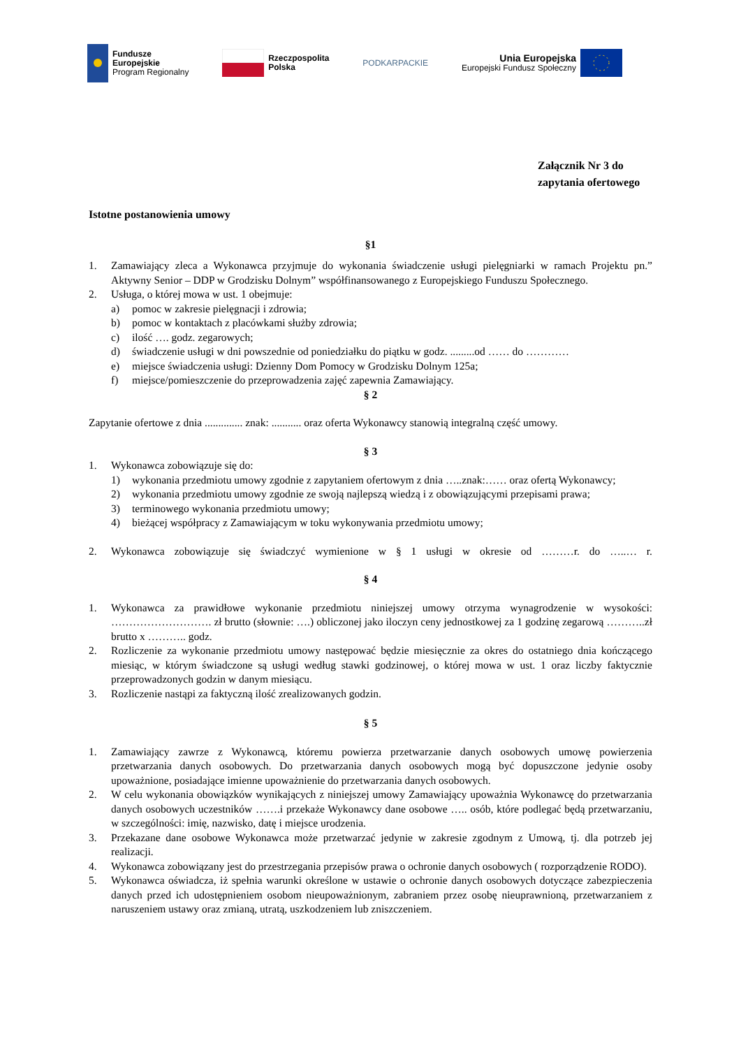Fundusze
Europejskie
Program Regionalny
Rzeczpospolita
Polska
PODKARPACKIE
Unia Europejska
Europejski Fundusz Społeczny
Załącznik Nr 3 do
zapytania ofertowego
Istotne postanowienia umowy
§1
1. Zamawiający zleca a Wykonawca przyjmuje do wykonania świadczenie usługi pielęgniarki w ramach Projektu pn.” Aktywny Senior – DDP w Grodzisku Dolnym” współfinansowanego z Europejskiego Funduszu Społecznego.
2. Usługa, o której mowa w ust. 1 obejmuje:
a) pomoc w zakresie pielęgnacji i zdrowia;
b) pomoc w kontaktach z placówkami służby zdrowia;
c) ilość …. godz. zegarowych;
d) świadczenie usługi w dni powszednie od poniedziałku do piątku w godz. .........od …… do …………
e) miejsce świadczenia usługi: Dzienny Dom Pomocy w Grodzisku Dolnym 125a;
f) miejsce/pomieszczenie do przeprowadzenia zajęć zapewnia Zamawiający.
§ 2
Zapytanie ofertowe z dnia .............. znak: ........... oraz oferta Wykonawcy stanowią integralną część umowy.
§ 3
1. Wykonawca zobowiązuje się do:
1) wykonania przedmiotu umowy zgodnie z zapytaniem ofertowym z dnia …..znak:…… oraz ofertą Wykonawcy;
2) wykonania przedmiotu umowy zgodnie ze swoją najlepszą wiedzą i z obowiązującymi przepisami prawa;
3) terminowego wykonania przedmiotu umowy;
4) bieżącej współpracy z Zamawiającym w toku wykonywania przedmiotu umowy;
2. Wykonawca zobowiązuje się świadczyć wymienione w § 1 usługi w okresie od ………r. do …..… r.
§ 4
1. Wykonawca za prawidłowe wykonanie przedmiotu niniejszej umowy otrzyma wynagrodzenie w wysokości: ………………………. zł brutto (słownie: ….) obliczonej jako iloczyn ceny jednostkowej za 1 godzinę zegarową ………..zł brutto x ……….. godz.
2. Rozliczenie za wykonanie przedmiotu umowy następować będzie miesięcznie za okres do ostatniego dnia kończącego miesiąc, w którym świadczone są usługi według stawki godzinowej, o której mowa w ust. 1 oraz liczby faktycznie przeprowadzonych godzin w danym miesiącu.
3. Rozliczenie nastąpi za faktyczną ilość zrealizowanych godzin.
§ 5
1. Zamawiający zawrze z Wykonawcą, któremu powierza przetwarzanie danych osobowych umowę powierzenia przetwarzania danych osobowych. Do przetwarzania danych osobowych mogą być dopuszczone jedynie osoby upoważnione, posiadające imienne upoważnienie do przetwarzania danych osobowych.
2. W celu wykonania obowiązków wynikających z niniejszej umowy Zamawiający upoważnia Wykonawcę do przetwarzania danych osobowych uczestników …….i przekaże Wykonawcy dane osobowe ….. osób, które podlegać będą przetwarzaniu, w szczególności: imię, nazwisko, datę i miejsce urodzenia.
3. Przekazane dane osobowe Wykonawca może przetwarzać jedynie w zakresie zgodnym z Umową, tj. dla potrzeb jej realizacji.
4. Wykonawca zobowiązany jest do przestrzegania przepisów prawa o ochronie danych osobowych ( rozporządzenie RODO).
5. Wykonawca oświadcza, iż spełnia warunki określone w ustawie o ochronie danych osobowych dotyczące zabezpieczenia danych przed ich udostępnieniem osobom nieupoważnionym, zabraniem przez osobę nieuprawnioną, przetwarzaniem z naruszeniem ustawy oraz zmianą, utratą, uszkodzeniem lub zniszczeniem.